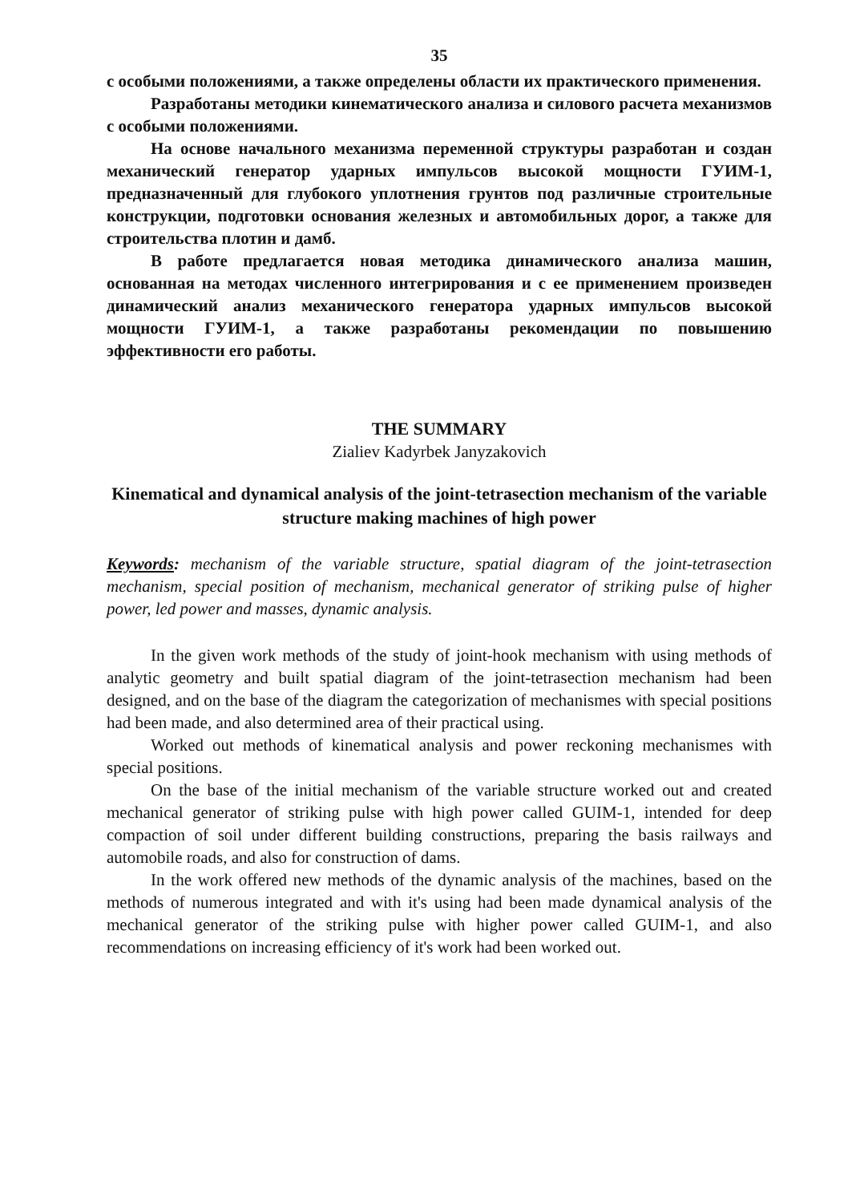35
с особыми положениями, а также определены области их практического применения.
Разработаны методики кинематического анализа и силового расчета механизмов с особыми положениями.
На основе начального механизма переменной структуры разработан и создан механический генератор ударных импульсов высокой мощности ГУИМ-1, предназначенный для глубокого уплотнения грунтов под различные строительные конструкции, подготовки основания железных и автомобильных дорог, а также для строительства плотин и дамб.
В работе предлагается новая методика динамического анализа машин, основанная на методах численного интегрирования и с ее применением произведен динамический анализ механического генератора ударных импульсов высокой мощности ГУИМ-1, а также разработаны рекомендации по повышению эффективности его работы.
THE SUMMARY
Zialiev Kadyrbek Janyzakovich
Kinematical and dynamical analysis of the joint-tetrasection mechanism of the variable structure making machines of high power
Keywords: mechanism of the variable structure, spatial diagram of the joint-tetrasection mechanism, special position of mechanism, mechanical generator of striking pulse of higher power, led power and masses, dynamic analysis.
In the given work methods of the study of joint-hook mechanism with using methods of analytic geometry and built spatial diagram of the joint-tetrasection mechanism had been designed, and on the base of the diagram the categorization of mechanismes with special positions had been made, and also determined area of their practical using.
Worked out methods of kinematical analysis and power reckoning mechanismes with special positions.
On the base of the initial mechanism of the variable structure worked out and created mechanical generator of striking pulse with high power called GUIM-1, intended for deep compaction of soil under different building constructions, preparing the basis railways and automobile roads, and also for construction of dams.
In the work offered new methods of the dynamic analysis of the machines, based on the methods of numerous integrated and with it's using had been made dynamical analysis of the mechanical generator of the striking pulse with higher power called GUIM-1, and also recommendations on increasing efficiency of it's work had been worked out.